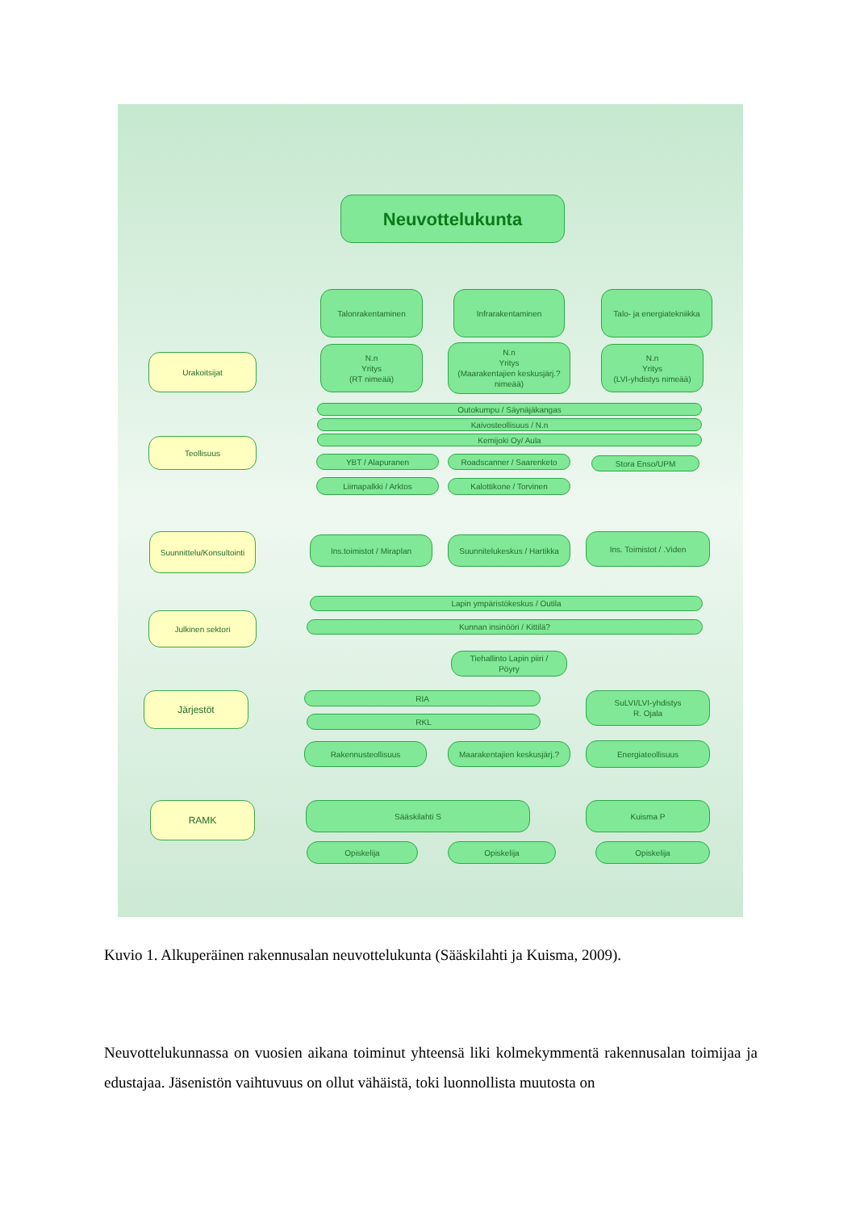Neuvottelukunta
Talonrakentaminen Infrarakentaminen
Talo- ja energiatekniikka
Urakoitsijat
N.n
Yritys
(RT nimeää)
N.n
Yritys
(Maarakentajien keskusjärj.?
nimeää)
N.n
Yritys
(LVI-yhdistys nimeää)
Outokumpu / Säynäjäkangas
Kaivosteollisuus / N.n
Kemijoki Oy/ Aula
Teollisuus
YBT / Alapuranen Roadscanner / Saarenketo Stora Enso/UPM
Liimapalkki / Arktos Kalottikone / Torvinen
Suunnittelu/Konsultointi
Ins.toimistot / Miraplan
Suunnitelukeskus / Hartikka
Ins. Toimistot / .Viden
Lapin ympäristökeskus / Outila
Julkinen sektori
Kunnan insinööri / Kittilä?
Tiehallinto Lapin piiri /
Pöyry
Järjestöt RIA
RKL
SuLVI/LVI-yhdistys
R. Ojala
Rakennusteollisuus
Maarakentajien keskusjärj.?
Energiateollisuus
RAMK Sääskilahti S Kuisma P
Opiskelija Opiskelija Opiskelija
Kuvio 1. Alkuperäinen rakennusalan neuvottelukunta (Sääskilahti ja Kuisma, 2009).
Neuvottelukunnassa on vuosien aikana toiminut yhteensä liki kolmekymmentä rakennusalan toimijaa ja edustajaa. Jäsenistön vaihtuvuus on ollut vähäistä, toki luonnollista muutosta on